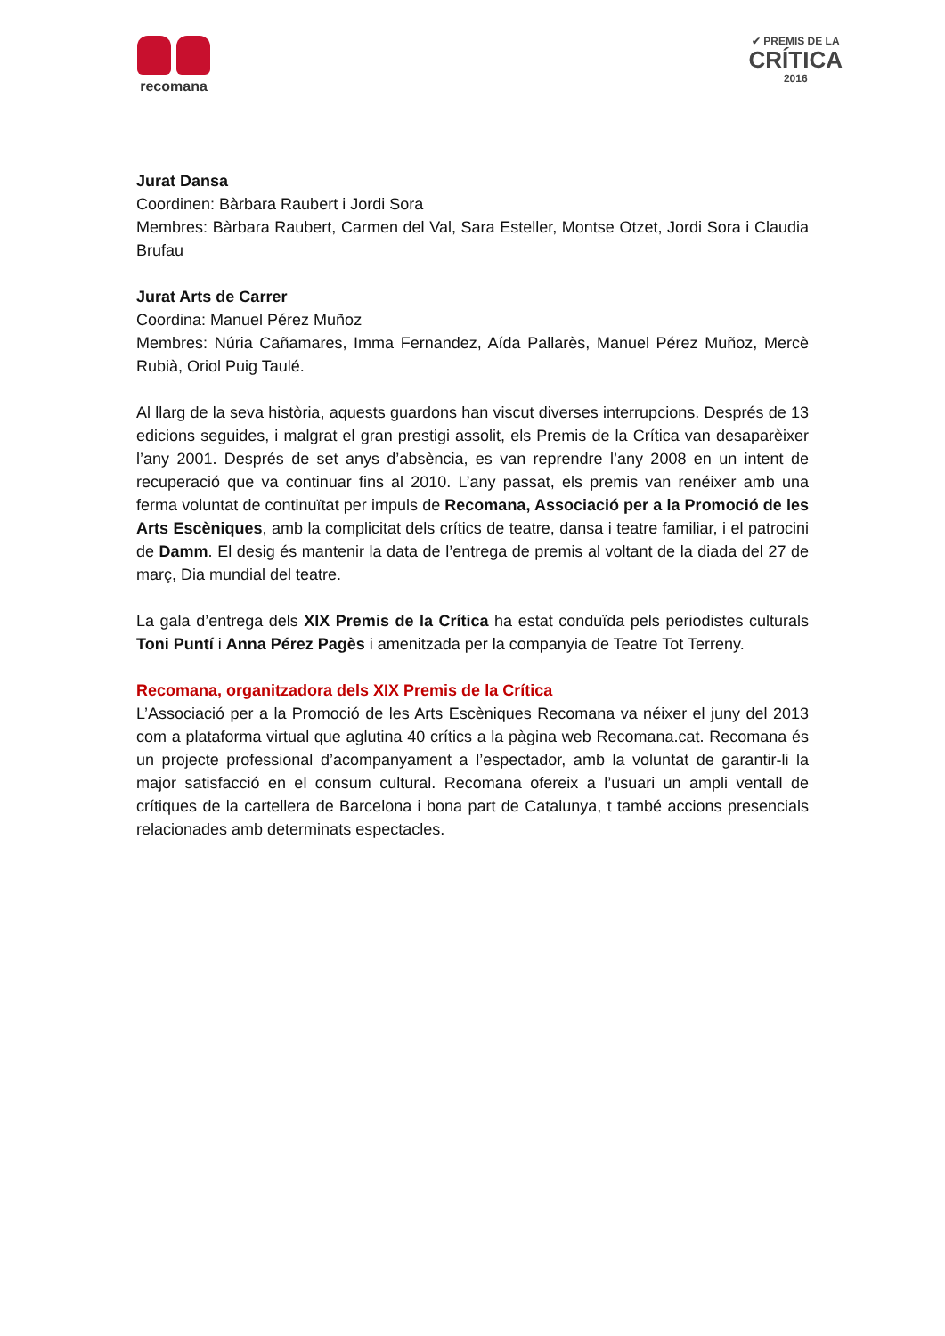recomana
✔ PREMIS DE LA
CRÍTICA
2016
Jurat Dansa
Coordinen: Bàrbara Raubert i Jordi Sora
Membres: Bàrbara Raubert, Carmen del Val, Sara Esteller, Montse Otzet, Jordi Sora i Claudia Brufau
Jurat Arts de Carrer
Coordina: Manuel Pérez Muñoz
Membres: Núria Cañamares, Imma Fernandez, Aída Pallarès, Manuel Pérez Muñoz, Mercè Rubià, Oriol Puig Taulé.
Al llarg de la seva història, aquests guardons han viscut diverses interrupcions. Després de 13 edicions seguides, i malgrat el gran prestigi assolit, els Premis de la Crítica van desaparèixer l’any 2001. Després de set anys d’absència, es van reprendre l’any 2008 en un intent de recuperació que va continuar fins al 2010. L’any passat, els premis van renéixer amb una ferma voluntat de continuïtat per impuls de Recomana, Associació per a la Promoció de les Arts Escèniques, amb la complicitat dels crítics de teatre, dansa i teatre familiar, i el patrocini de Damm. El desig és mantenir la data de l’entrega de premis al voltant de la diada del 27 de març, Dia mundial del teatre.
La gala d’entrega dels XIX Premis de la Crítica ha estat conduïda pels periodistes culturals Toni Puntí i Anna Pérez Pagès i amenitzada per la companyia de Teatre Tot Terreny.
Recomana, organitzadora dels XIX Premis de la Crítica
L’Associació per a la Promoció de les Arts Escèniques Recomana va néixer el juny del 2013 com a plataforma virtual que aglutina 40 crítics a la pàgina web Recomana.cat. Recomana és un projecte professional d’acompanyament a l’espectador, amb la voluntat de garantir-li la major satisfacció en el consum cultural. Recomana ofereix a l’usuari un ampli ventall de crítiques de la cartellera de Barcelona i bona part de Catalunya, t també accions presencials relacionades amb determinats espectacles.